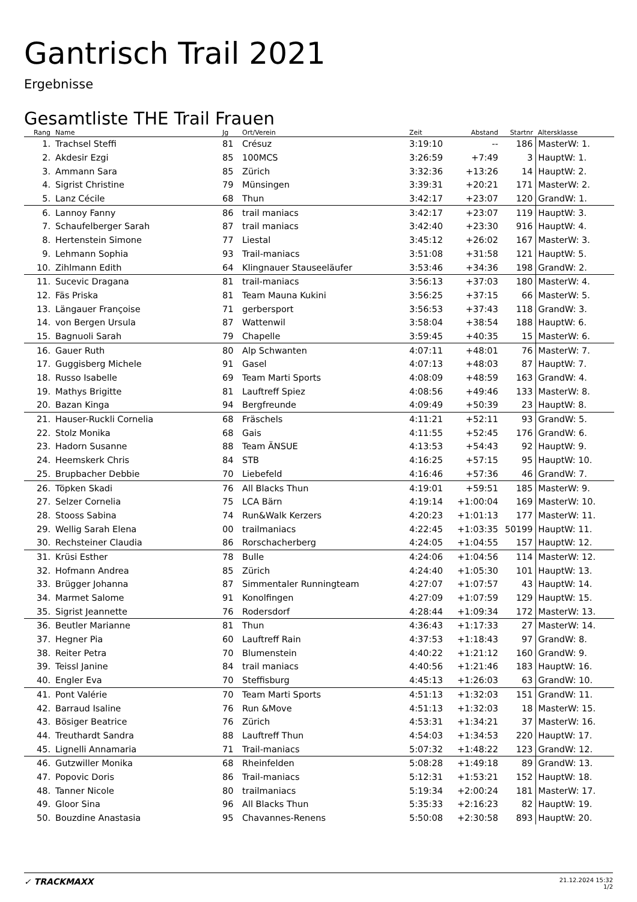Gantrisch Trail 2021
Ergebnisse
Gesamtliste THE Trail Frauen
| Rang | Name | Jg | Ort/Verein | Zeit | Abstand | Startnr | Altersklasse |
| --- | --- | --- | --- | --- | --- | --- | --- |
| 1. | Trachsel Steffi | 81 | Crésuz | 3:19:10 | -- | 186 | MasterW: 1. |
| 2. | Akdesir Ezgi | 85 | 100MCS | 3:26:59 | +7:49 | 3 | HauptW: 1. |
| 3. | Ammann Sara | 85 | Zürich | 3:32:36 | +13:26 | 14 | HauptW: 2. |
| 4. | Sigrist Christine | 79 | Münsingen | 3:39:31 | +20:21 | 171 | MasterW: 2. |
| 5. | Lanz Cécile | 68 | Thun | 3:42:17 | +23:07 | 120 | GrandW: 1. |
| 6. | Lannoy Fanny | 86 | trail maniacs | 3:42:17 | +23:07 | 119 | HauptW: 3. |
| 7. | Schaufelberger Sarah | 87 | trail maniacs | 3:42:40 | +23:30 | 916 | HauptW: 4. |
| 8. | Hertenstein Simone | 77 | Liestal | 3:45:12 | +26:02 | 167 | MasterW: 3. |
| 9. | Lehmann Sophia | 93 | Trail-maniacs | 3:51:08 | +31:58 | 121 | HauptW: 5. |
| 10. | Zihlmann Edith | 64 | Klingnauer Stauseeläufer | 3:53:46 | +34:36 | 198 | GrandW: 2. |
| 11. | Sucevic Dragana | 81 | trail-maniacs | 3:56:13 | +37:03 | 180 | MasterW: 4. |
| 12. | Fäs Priska | 81 | Team Mauna Kukini | 3:56:25 | +37:15 | 66 | MasterW: 5. |
| 13. | Längauer Françoise | 71 | gerbersport | 3:56:53 | +37:43 | 118 | GrandW: 3. |
| 14. | von Bergen Ursula | 87 | Wattenwil | 3:58:04 | +38:54 | 188 | HauptW: 6. |
| 15. | Bagnuoli Sarah | 79 | Chapelle | 3:59:45 | +40:35 | 15 | MasterW: 6. |
| 16. | Gauer Ruth | 80 | Alp Schwanten | 4:07:11 | +48:01 | 76 | MasterW: 7. |
| 17. | Guggisberg Michele | 91 | Gasel | 4:07:13 | +48:03 | 87 | HauptW: 7. |
| 18. | Russo Isabelle | 69 | Team Marti Sports | 4:08:09 | +48:59 | 163 | GrandW: 4. |
| 19. | Mathys Brigitte | 81 | Lauftreff Spiez | 4:08:56 | +49:46 | 133 | MasterW: 8. |
| 20. | Bazan Kinga | 94 | Bergfreunde | 4:09:49 | +50:39 | 23 | HauptW: 8. |
| 21. | Hauser-Ruckli Cornelia | 68 | Fräschels | 4:11:21 | +52:11 | 93 | GrandW: 5. |
| 22. | Stolz Monika | 68 | Gais | 4:11:55 | +52:45 | 176 | GrandW: 6. |
| 23. | Hadorn Susanne | 88 | Team ÄNSUE | 4:13:53 | +54:43 | 92 | HauptW: 9. |
| 24. | Heemskerk Chris | 84 | STB | 4:16:25 | +57:15 | 95 | HauptW: 10. |
| 25. | Brupbacher Debbie | 70 | Liebefeld | 4:16:46 | +57:36 | 46 | GrandW: 7. |
| 26. | Töpken Skadi | 76 | All Blacks Thun | 4:19:01 | +59:51 | 185 | MasterW: 9. |
| 27. | Selzer Cornelia | 75 | LCA Bärn | 4:19:14 | +1:00:04 | 169 | MasterW: 10. |
| 28. | Stooss Sabina | 74 | Run&Walk Kerzers | 4:20:23 | +1:01:13 | 177 | MasterW: 11. |
| 29. | Wellig Sarah Elena | 00 | trailmaniacs | 4:22:45 | +1:03:35 | 50199 | HauptW: 11. |
| 30. | Rechsteiner Claudia | 86 | Rorschacherberg | 4:24:05 | +1:04:55 | 157 | HauptW: 12. |
| 31. | Krüsi Esther | 78 | Bulle | 4:24:06 | +1:04:56 | 114 | MasterW: 12. |
| 32. | Hofmann Andrea | 85 | Zürich | 4:24:40 | +1:05:30 | 101 | HauptW: 13. |
| 33. | Brügger Johanna | 87 | Simmentaler Runningteam | 4:27:07 | +1:07:57 | 43 | HauptW: 14. |
| 34. | Marmet Salome | 91 | Konolfingen | 4:27:09 | +1:07:59 | 129 | HauptW: 15. |
| 35. | Sigrist Jeannette | 76 | Rodersdorf | 4:28:44 | +1:09:34 | 172 | MasterW: 13. |
| 36. | Beutler Marianne | 81 | Thun | 4:36:43 | +1:17:33 | 27 | MasterW: 14. |
| 37. | Hegner Pia | 60 | Lauftreff Rain | 4:37:53 | +1:18:43 | 97 | GrandW: 8. |
| 38. | Reiter Petra | 70 | Blumenstein | 4:40:22 | +1:21:12 | 160 | GrandW: 9. |
| 39. | Teissl Janine | 84 | trail maniacs | 4:40:56 | +1:21:46 | 183 | HauptW: 16. |
| 40. | Engler Eva | 70 | Steffisburg | 4:45:13 | +1:26:03 | 63 | GrandW: 10. |
| 41. | Pont Valérie | 70 | Team Marti Sports | 4:51:13 | +1:32:03 | 151 | GrandW: 11. |
| 42. | Barraud Isaline | 76 | Run &Move | 4:51:13 | +1:32:03 | 18 | MasterW: 15. |
| 43. | Bösiger Beatrice | 76 | Zürich | 4:53:31 | +1:34:21 | 37 | MasterW: 16. |
| 44. | Treuthardt Sandra | 88 | Lauftreff Thun | 4:54:03 | +1:34:53 | 220 | HauptW: 17. |
| 45. | Lignelli Annamaria | 71 | Trail-maniacs | 5:07:32 | +1:48:22 | 123 | GrandW: 12. |
| 46. | Gutzwiller Monika | 68 | Rheinfelden | 5:08:28 | +1:49:18 | 89 | GrandW: 13. |
| 47. | Popovic Doris | 86 | Trail-maniacs | 5:12:31 | +1:53:21 | 152 | HauptW: 18. |
| 48. | Tanner Nicole | 80 | trailmaniacs | 5:19:34 | +2:00:24 | 181 | MasterW: 17. |
| 49. | Gloor Sina | 96 | All Blacks Thun | 5:35:33 | +2:16:23 | 82 | HauptW: 19. |
| 50. | Bouzdine Anastasia | 95 | Chavannes-Renens | 5:50:08 | +2:30:58 | 893 | HauptW: 20. |
✓ TRACKMAXX
21.12.2024 15:32
1/2